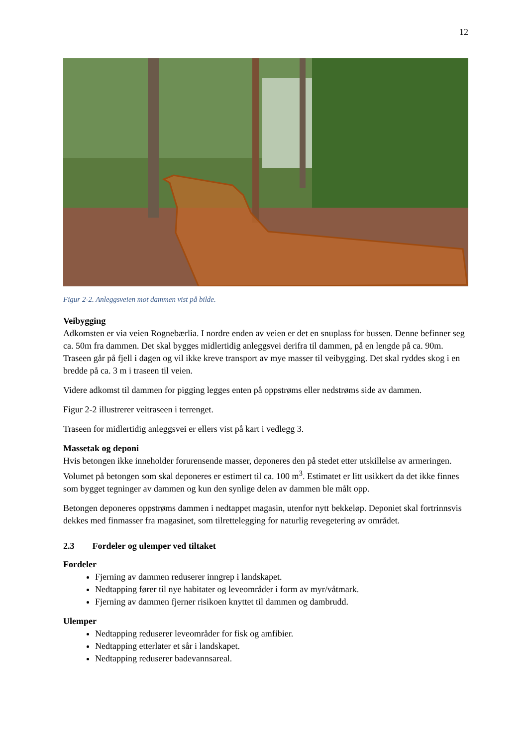12
Figur 2-2. Anleggsveien mot dammen vist på bilde.
Veibygging
Adkomsten er via veien Rognebærlia. I nordre enden av veien er det en snuplass for bussen. Denne befinner seg ca. 50m fra dammen. Det skal bygges midlertidig anleggsvei derifra til dammen, på en lengde på ca. 90m. Traseen går på fjell i dagen og vil ikke kreve transport av mye masser til veibygging. Det skal ryddes skog i en bredde på ca. 3 m i traseen til veien.
Videre adkomst til dammen for pigging legges enten på oppstrøms eller nedstrøms side av dammen.
Figur 2-2 illustrerer veitraseen i terrenget.
Traseen for midlertidig anleggsvei er ellers vist på kart i vedlegg 3.
Massetak og deponi
Hvis betongen ikke inneholder forurensende masser, deponeres den på stedet etter utskillelse av armeringen. Volumet på betongen som skal deponeres er estimert til ca. 100 m<sup>3</sup>. Estimatet er litt usikkert da det ikke finnes som bygget tegninger av dammen og kun den synlige delen av dammen ble målt opp.
Betongen deponeres oppstrøms dammen i nedtappet magasin, utenfor nytt bekkeløp. Deponiet skal fortrinnsvis dekkes med finmasser fra magasinet, som tilrettelegging for naturlig revegetering av området.
2.3 Fordeler og ulemper ved tiltaket
Fordeler
Fjerning av dammen reduserer inngrep i landskapet.
Nedtapping fører til nye habitater og leveområder i form av myr/våtmark.
Fjerning av dammen fjerner risikoen knyttet til dammen og dambrudd.
Ulemper
Nedtapping reduserer leveområder for fisk og amfibier.
Nedtapping etterlater et sår i landskapet.
Nedtapping reduserer badevannsareal.